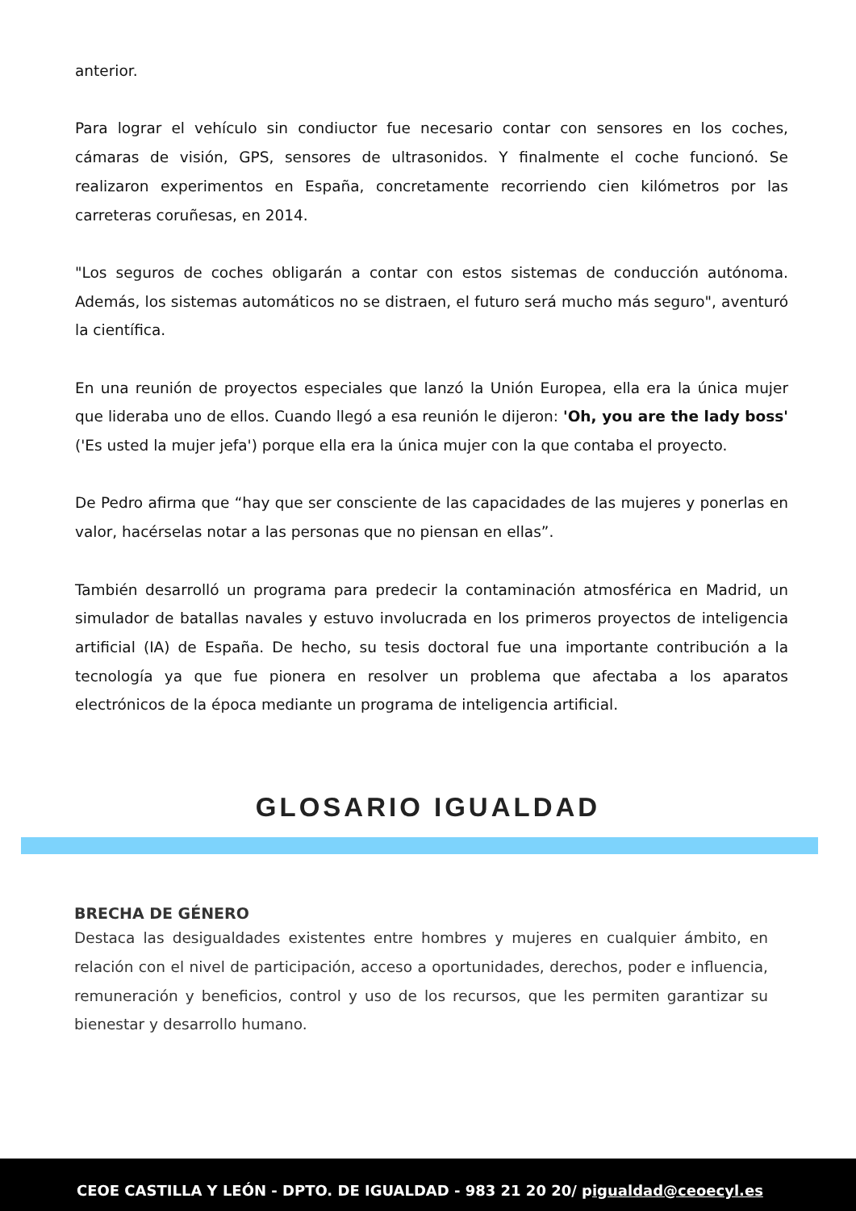anterior.
Para lograr el vehículo sin condiuctor fue necesario contar con sensores en los coches, cámaras de visión, GPS, sensores de ultrasonidos. Y finalmente el coche funcionó. Se realizaron experimentos en España, concretamente recorriendo cien kilómetros por las carreteras coruñesas, en 2014.
"Los seguros de coches obligarán a contar con estos sistemas de conducción autónoma. Además, los sistemas automáticos no se distraen, el futuro será mucho más seguro", aventuró la científica.
En una reunión de proyectos especiales que lanzó la Unión Europea, ella era la única mujer que lideraba uno de ellos. Cuando llegó a esa reunión le dijeron: 'Oh, you are the lady boss' ('Es usted la mujer jefa') porque ella era la única mujer con la que contaba el proyecto.
De Pedro afirma que “hay que ser consciente de las capacidades de las mujeres y ponerlas en valor, hacérselas notar a las personas que no piensan en ellas”.
También desarrolló un programa para predecir la contaminación atmosférica en Madrid, un simulador de batallas navales y estuvo involucrada en los primeros proyectos de inteligencia artificial (IA) de España. De hecho, su tesis doctoral fue una importante contribución a la tecnología ya que fue pionera en resolver un problema que afectaba a los aparatos electrónicos de la época mediante un programa de inteligencia artificial.
GLOSARIO IGUALDAD
BRECHA DE GÉNERO
Destaca las desigualdades existentes entre hombres y mujeres en cualquier ámbito, en relación con el nivel de participación, acceso a oportunidades, derechos, poder e influencia, remuneración y beneficios, control y uso de los recursos, que les permiten garantizar su bienestar y desarrollo humano.
CEOE CASTILLA Y LEÓN - DPTO. DE IGUALDAD - 983 21 20 20/ pigualdad@ceoecyl.es